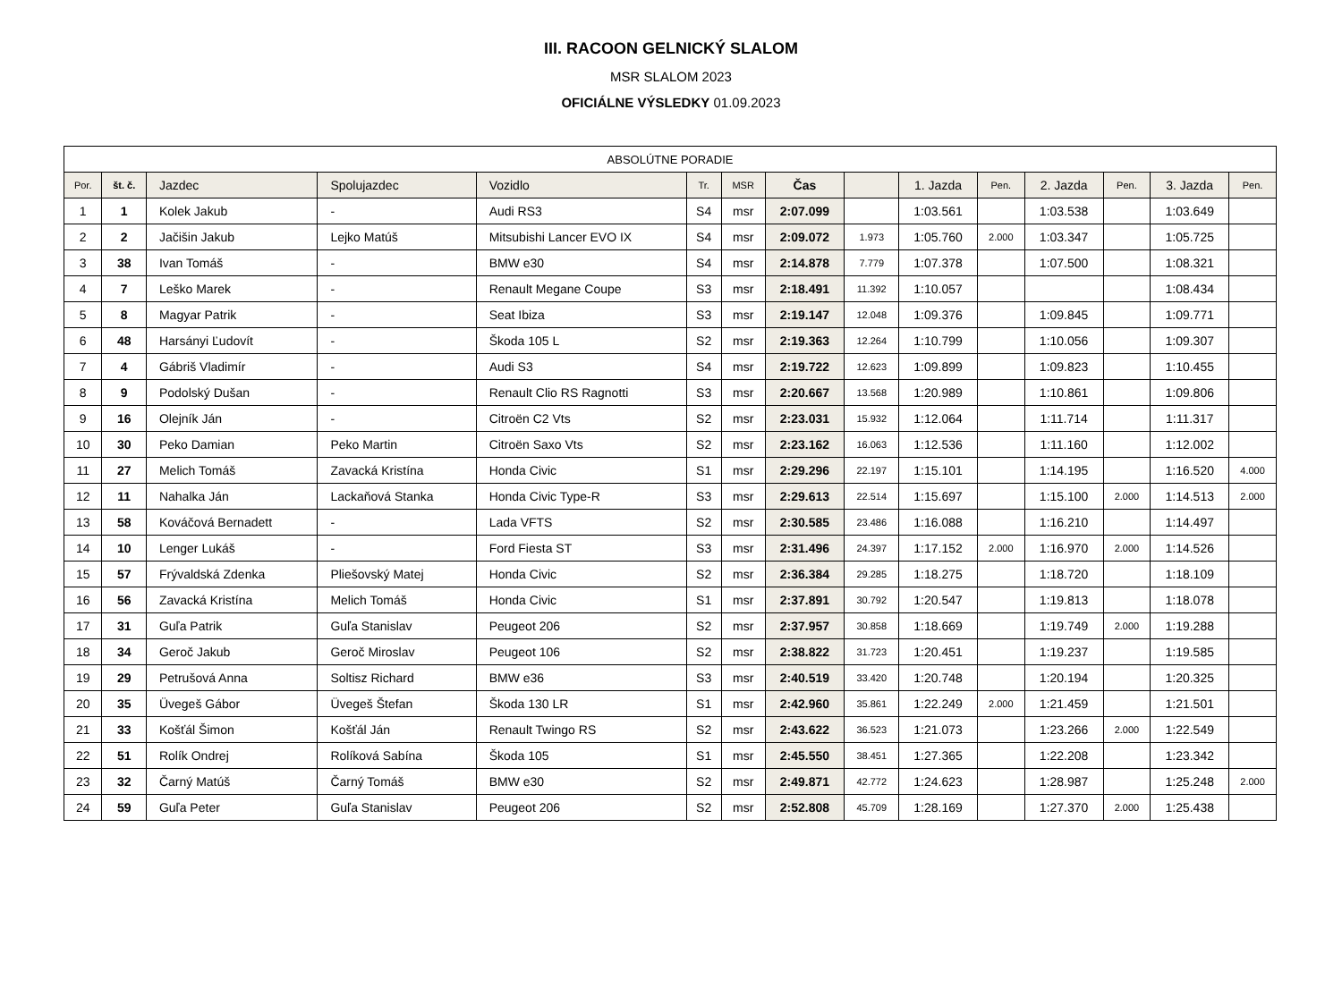III. RACOON GELNICKÝ SLALOM
MSR SLALOM 2023
OFICIÁLNE VÝSLEDKY 01.09.2023
| ABSOLÚTNE PORADIE | | | | | | | | | | | | | | |
| Por. | št. č. | Jazdec | Spolujazdec | Vozidlo | Tr. | MSR | Čas | | 1. Jazda | Pen. | 2. Jazda | Pen. | 3. Jazda | Pen. |
| 1 | 1 | Kolek Jakub | - | Audi RS3 | S4 | msr | 2:07.099 | | 1:03.561 | | 1:03.538 | | 1:03.649 | |
| 2 | 2 | Jačišin Jakub | Lejko Matúš | Mitsubishi Lancer EVO IX | S4 | msr | 2:09.072 | 1.973 | 1:05.760 | 2.000 | 1:03.347 | | 1:05.725 | |
| 3 | 38 | Ivan Tomáš | - | BMW e30 | S4 | msr | 2:14.878 | 7.779 | 1:07.378 | | 1:07.500 | | 1:08.321 | |
| 4 | 7 | Leško Marek | - | Renault Megane Coupe | S3 | msr | 2:18.491 | 11.392 | 1:10.057 | | | | 1:08.434 | |
| 5 | 8 | Magyar Patrik | - | Seat Ibiza | S3 | msr | 2:19.147 | 12.048 | 1:09.376 | | 1:09.845 | | 1:09.771 | |
| 6 | 48 | Harsányi Ľudovít | - | Škoda 105 L | S2 | msr | 2:19.363 | 12.264 | 1:10.799 | | 1:10.056 | | 1:09.307 | |
| 7 | 4 | Gábriš Vladimír | - | Audi S3 | S4 | msr | 2:19.722 | 12.623 | 1:09.899 | | 1:09.823 | | 1:10.455 | |
| 8 | 9 | Podolský Dušan | - | Renault Clio RS Ragnotti | S3 | msr | 2:20.667 | 13.568 | 1:20.989 | | 1:10.861 | | 1:09.806 | |
| 9 | 16 | Olejník Ján | - | Citroën C2 Vts | S2 | msr | 2:23.031 | 15.932 | 1:12.064 | | 1:11.714 | | 1:11.317 | |
| 10 | 30 | Peko Damian | Peko Martin | Citroën Saxo Vts | S2 | msr | 2:23.162 | 16.063 | 1:12.536 | | 1:11.160 | | 1:12.002 | |
| 11 | 27 | Melich Tomáš | Zavacká Kristína | Honda Civic | S1 | msr | 2:29.296 | 22.197 | 1:15.101 | | 1:14.195 | | 1:16.520 | 4.000 |
| 12 | 11 | Nahalka Ján | Lackaňová Stanka | Honda Civic Type-R | S3 | msr | 2:29.613 | 22.514 | 1:15.697 | | 1:15.100 | 2.000 | 1:14.513 | 2.000 |
| 13 | 58 | Kováčová Bernadett | - | Lada VFTS | S2 | msr | 2:30.585 | 23.486 | 1:16.088 | | 1:16.210 | | 1:14.497 | |
| 14 | 10 | Lenger Lukáš | - | Ford Fiesta ST | S3 | msr | 2:31.496 | 24.397 | 1:17.152 | 2.000 | 1:16.970 | 2.000 | 1:14.526 | |
| 15 | 57 | Frývaldská Zdenka | Pliešovský Matej | Honda Civic | S2 | msr | 2:36.384 | 29.285 | 1:18.275 | | 1:18.720 | | 1:18.109 | |
| 16 | 56 | Zavacká Kristína | Melich Tomáš | Honda Civic | S1 | msr | 2:37.891 | 30.792 | 1:20.547 | | 1:19.813 | | 1:18.078 | |
| 17 | 31 | Guľa Patrik | Guľa Stanislav | Peugeot 206 | S2 | msr | 2:37.957 | 30.858 | 1:18.669 | | 1:19.749 | 2.000 | 1:19.288 | |
| 18 | 34 | Geroč Jakub | Geroč Miroslav | Peugeot 106 | S2 | msr | 2:38.822 | 31.723 | 1:20.451 | | 1:19.237 | | 1:19.585 | |
| 19 | 29 | Petrušová Anna | Soltisz Richard | BMW e36 | S3 | msr | 2:40.519 | 33.420 | 1:20.748 | | 1:20.194 | | 1:20.325 | |
| 20 | 35 | Üvegeš Gábor | Üvegeš Štefan | Škoda 130 LR | S1 | msr | 2:42.960 | 35.861 | 1:22.249 | 2.000 | 1:21.459 | | 1:21.501 | |
| 21 | 33 | Košťál Šimon | Košťál Ján | Renault Twingo RS | S2 | msr | 2:43.622 | 36.523 | 1:21.073 | | 1:23.266 | 2.000 | 1:22.549 | |
| 22 | 51 | Rolík Ondrej | Rolíková Sabína | Škoda 105 | S1 | msr | 2:45.550 | 38.451 | 1:27.365 | | 1:22.208 | | 1:23.342 | |
| 23 | 32 | Čarný Matúš | Čarný Tomáš | BMW e30 | S2 | msr | 2:49.871 | 42.772 | 1:24.623 | | 1:28.987 | | 1:25.248 | 2.000 |
| 24 | 59 | Guľa Peter | Guľa Stanislav | Peugeot 206 | S2 | msr | 2:52.808 | 45.709 | 1:28.169 | | 1:27.370 | 2.000 | 1:25.438 | |